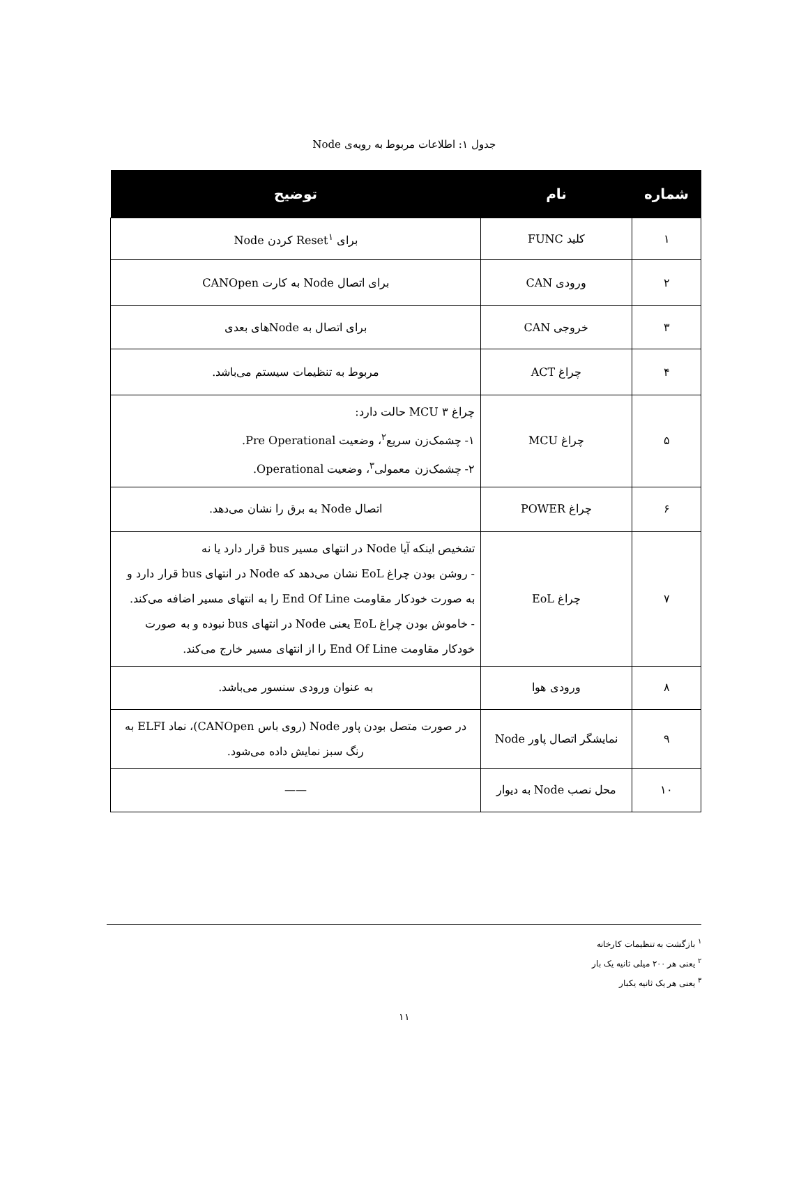جدول ۱: اطلاعات مربوط به رویه‌ی Node
| شماره | نام | توضیح |
| --- | --- | --- |
| ۱ | کلید FUNC | برای Reset<sup>۱</sup> کردن Node |
| ۲ | ورودی CAN | برای اتصال Node به کارت CANOpen |
| ۳ | خروجی CAN | برای اتصال به Nodeهای بعدی |
| ۴ | چراغ ACT | مربوط به تنظیمات سیستم می‌باشد. |
| ۵ | چراغ MCU | چراغ MCU ۳ حالت دارد: ۱- چشمک‌زن سریع<sup>۲</sup>، وضعیت Pre Operational. ۲- چشمک‌زن معمولی<sup>۳</sup>، وضعیت Operational. |
| ۶ | چراغ POWER | اتصال Node به برق را نشان می‌دهد. |
| ۷ | چراغ EoL | تشخیص اینکه آیا Node در انتهای مسیر bus قرار دارد یا نه - روشن بودن چراغ EoL نشان می‌دهد که Node در انتهای bus قرار دارد و به صورت خودکار مقاومت End Of Line را به انتهای مسیر اضافه می‌کند. - خاموش بودن چراغ EoL یعنی Node در انتهای bus نبوده و به صورت خودکار مقاومت End Of Line را از انتهای مسیر خارج می‌کند. |
| ۸ | ورودی هوا | به عنوان ورودی سنسور می‌باشد. |
| ۹ | نمایشگر اتصال پاور Node | در صورت متصل بودن پاور Node (روی باس CANOpen)، نماد ELFI به رنگ سبز نمایش داده می‌شود. |
| ۱۰ | محل نصب Node به دیوار | —— |
<sup>۱</sup> بازگشت به تنظیمات کارخانه
<sup>۲</sup> یعنی هر ۲۰۰ میلی ثانیه یک بار
<sup>۳</sup> یعنی هر یک ثانیه یکبار
۱۱